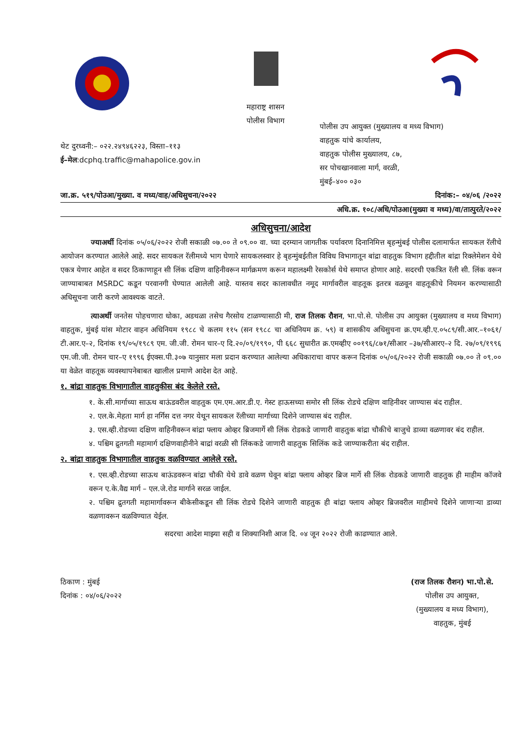थेट दुरध्वनी:– ०२२.२४९४६२२३, विस्ता–११३
ई–मेल:dcphq.traffic@mahapolice.gov.in
महाराष्ट्र शासन
पोलीस विभाग
पोलीस उप आयुक्त (मुख्यालय व मध्य विभाग)
वाहतुक यांचे कार्यालय,
वाहतुक पोलीस मुख्यालय, ८७,
सर पोचखानवाला मार्ग, वरळी,
मुंबई–४०० ०३०
जा.क्र. ५१९/पोउआ/मुख्या. व मध्य/वाह/अधिसुचना/२०२२ दिनांक:– ०४/०६ /२०२२
अधि.क्र. १०८/अधि/पोउआ(मुख्या व मध्य)/वा/तात्पुरते/२०२२
अधिसुचना/आदेश
ज्याअर्थी दिनांक ०५/०६/२०२२ रोजी सकाळी ०७.०० ते ०९.०० वा. च्या दरम्यान जागतीक पर्यावरण दिनानिमित्त बृहन्मुंबई पोलीस दलामार्फत सायकल रॅलीचे आयोजन करण्यात आलेले आहे. सदर सायकल रॅलीमध्ये भाग घेणारे सायकलस्वार हे बृहन्मुंबईतील विविध विभागातून बांद्रा वाहतुक विभाग हद्दीतील बांद्रा रिक्लेमेशन येथे एकत्र येणार आहेत व सदर ठिकाणाहून सी लिंक दक्षिण वाहिनीवरून मार्गक्रमण करून महालक्ष्मी रेसकोर्स येथे समाप्त होणार आहे. सदरची एकत्रित रॅली सी. लिंक वरून जाण्याबाबत MSRDC कडून परवानगी घेण्यात आलेली आहे. यास्तव सदर कालावधीत नमूद मार्गावरील वाहतूक इतरत्र वळवून वाहतूकीचे नियमन करण्यासाठी अधिसूचना जारी करणे आवश्यक वाटते.
त्याअर्थी जनतेस पोहचणारा धोका, अडथळा तसेच गैरसोय टाळण्यासाठी मी, राज तिलक रौशन, भा.पो.से. पोलीस उप आयुक्त (मुख्यालय व मध्य विभाग) वाहतुक, मुंबई यांस मोटार वाहन अधिनियम १९८८ चे कलम ११५ (सन १९८८ चा अधिनियम क्र. ५९) व शासकीय अधिसुचना क्र.एम.व्ही.ए.०५८९/सी.आर.–१०६१/टी.आर.ए–२, दिनांक १९/०५/१९८९ एम. जी.जी. रोमन चार–ए दि.२०/०९/१९९०, पी ६६८ सुधारीत क्र.एमव्हीए ००१९६/८७१/सीआर –३७/सीआरए–२ दि. २७/०९/१९९६ एम.जी.जी. रोमन चार–ए १९९६ ईएक्स.पी.३०७ यानुसार मला प्रदान करण्यात आलेल्या अधिकाराचा वापर करून दिनांक ०५/०६/२०२२ रोजी सकाळी ०७.०० ते ०९.०० या वेळेत वाहतूक व्यवस्थापनेबाबत खालील प्रमाणे आदेश देत आहे.
१. बांद्रा वाहतुक विभागातील वाहतुकीस बंद केलेले रस्ते.
१. के.सी.मार्गाच्या साऊथ बाऊंडवरील वाहतुक एम.एम.आर.डी.ए. गेस्ट हाऊसच्या समोर सी लिंक रोडचे दक्षिण वाहिनीवर जाण्यास बंद राहील.
२. एल.के.मेहता मार्ग हा नर्गिस दत्त नगर येथून सायकल रॅलीच्या मार्गाच्या दिशेने जाण्यास बंद राहील.
३. एस.व्ही.रोडच्या दक्षिण वाहिनीवरून बांद्रा फ्लाय ओव्हर ब्रिजमार्गे सी लिंक रोडकडे जाणारी वाहतुक बांद्रा चौकीचे बाजुचे डाव्या वळणावर बंद राहील.
४. पश्चिम द्रुतगती महामार्ग दक्षिणवाहीनीने बाद्रां वरळी सी लिंककडे जाणारी वाहतुक सिलिंक कडे जाण्याकरीता बंद राहील.
२. बांद्रा वाहतुक विभागातील वाहतुक वळविण्यात आलेले रस्ते.
१. एस.व्ही.रोडच्या साऊथ बाऊंडवरून बांद्रा चौकी येथे डावे वळण घेवून बांद्रा फ्लाय ओव्हर ब्रिज मार्गे सी लिंक रोडकडे जाणारी वाहतुक ही माहीम कॉजवे वरून ए.के.वैद्य मार्ग – एल.जे.रोड मार्गाने सरळ जाईल.
२. पश्चिम द्रुतगती महामार्गावरून बीकेसीकडून सी लिंक रोडचे दिशेने जाणारी वाहतुक ही बांद्रा फ्लाय ओव्हर ब्रिजवरील माहीमचे दिशेने जाणाऱ्या डाव्या वळणावरून वळविण्यात येईल.
सदरचा आदेश माझ्या सही व शिक्यानिशी आज दि. ०४ जून २०२२ रोजी काढण्यात आले.
ठिकाण : मुंबई
दिनांक : ०४/०६/२०२२
(राज तिलक रौशन) भा.पो.से.
पोलीस उप आयुक्त,
(मुख्यालय व मध्य विभाग),
वाहतुक, मुंबई